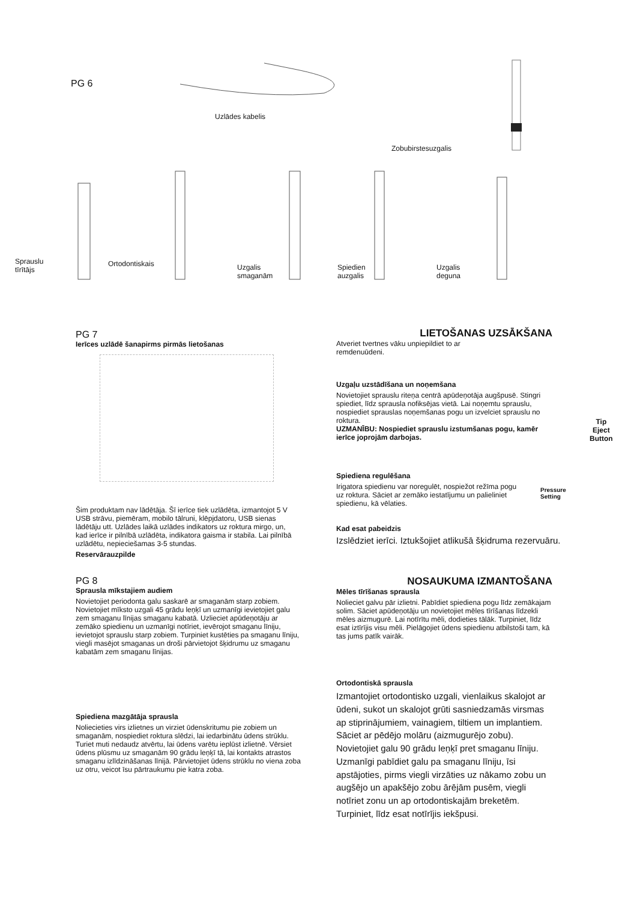PG 6
Uzlādes kabelis
Zobubirstesuzgalis
Sprauslu
tīrītājs
Ortodontiskais
Uzgalis
smaganām
Spiedien
auzgalis
Uzgalis
deguna
PG 7
Ierīces uzlādē šanapirms pirmās lietošanas
Šim produktam nav lādētāja. Šī ierīce tiek uzlādēta, izmantojot 5 V USB strāvu, piemēram, mobilo tālruni, klēpjdatoru, USB sienas lādētāju utt. Uzlādes laikā uzlādes indikators uz roktura mirgo, un, kad ierīce ir pilnībā uzlādēta, indikatora gaisma ir stabila. Lai pilnībā uzlādētu, nepieciešamas 3-5 stundas.
Reservārauzpilde
LIETOŠANAS UZSĀKŠANA
Atveriet tvertnes vāku unpiepildiet to ar remdenuūdeni.
Uzgaļu uzstādīšana un noņemšana
Novietojiet sprauslu riteņa centrā apūdeņotāja augšpusē. Stingri spiediet, līdz sprausla nofiksējas vietā. Lai noņemtu sprauslu, nospiediet sprauslas noņemšanas pogu un izvelciet sprauslu no roktura.
UZMANĪBU: Nospiediet sprauslu izstumšanas pogu, kamēr ierīce joprojām darbojas.
Tip
Eject
Button
Spiediena regulēšana
Irigatora spiedienu var noregulēt, nospiežot režīma pogu uz roktura. Sāciet ar zemāko iestatījumu un palieliniet spiedienu, kā vēlaties.
Pressure
Setting
Kad esat pabeidzis
Izslēdziet ierīci. Iztukšojiet atlikušā šķidruma rezervuāru.
PG 8
Sprausla mīkstajiem audiem
Novietojiet periodonta galu saskarē ar smaganām starp zobiem. Novietojiet mīksto uzgali 45 grādu leņķī un uzmanīgi ievietojiet galu zem smaganu līnijas smaganu kabatā. Uzlieciet apūdeņotāju ar zemāko spiedienu un uzmanīgi notīriet, ievērojot smaganu līniju, ievietojot sprauslu starp zobiem. Turpiniet kustēties pa smaganu līniju, viegli masējot smaganas un droši pārvietojot šķidrumu uz smaganu kabatām zem smaganu līnijas.
Spiediena mazgātāja sprausla
Noliecieties virs izlietnes un virziet ūdenskritumu pie zobiem un smaganām, nospiediet roktura slēdzi, lai iedarbinātu ūdens strūklu. Turiet muti nedaudz atvērtu, lai ūdens varētu ieplūst izlietnē. Vērsiet ūdens plūsmu uz smaganām 90 grādu leņķī tā, lai kontakts atrastos smaganu izlīdzināšanas līnijā. Pārvietojiet ūdens strūklu no viena zoba uz otru, veicot īsu pārtraukumu pie katra zoba.
NOSAUKUMA IZMANTOŠANA
Mēles tīrīšanas sprausla
Nolieciet galvu pār izlietni. Pabīdiet spiediena pogu līdz zemākajam solim. Sāciet apūdeņotāju un novietojiet mēles tīrīšanas līdzekli mēles aizmugurē. Lai notīrītu mēli, dodieties tālāk. Turpiniet, līdz esat iztīrījis visu mēli. Pielāgojiet ūdens spiedienu atbilstoši tam, kā tas jums patīk vairāk.
Ortodontiskā sprausla
Izmantojiet ortodontisko uzgali, vienlaikus skalojot ar ūdeni, sukot un skalojot grūti sasniedzamās virsmas ap stiprinājumiem, vainagiem, tiltiem un implantiem. Sāciet ar pēdējo molāru (aizmugurējo zobu). Novietojiet galu 90 grādu leņķī pret smaganu līniju. Uzmanīgi pabīdiet galu pa smaganu līniju, īsi apstājoties, pirms viegli virzāties uz nākamo zobu un augšējo un apakšējo zobu ārējām pusēm, viegli notīriet zonu un ap ortodontiskajām breketēm. Turpiniet, līdz esat notīrījis iekšpusi.